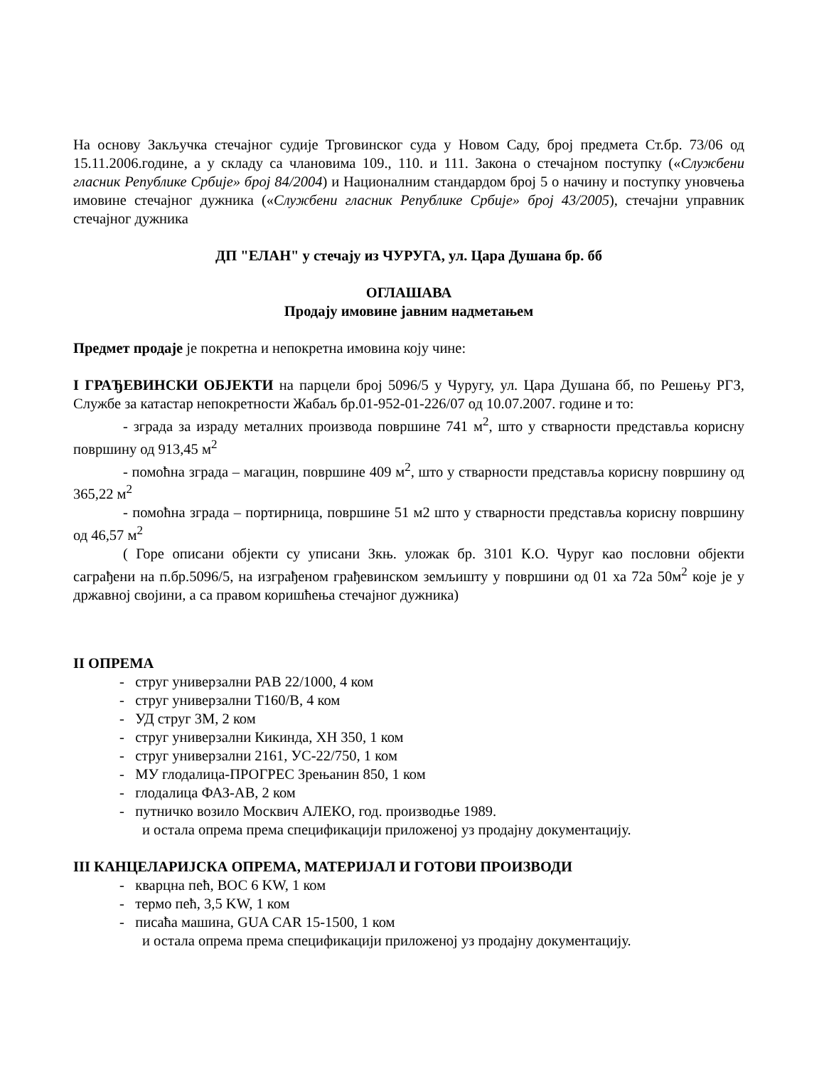На основу Закључка стечајног судије Трговинског суда у Новом Саду, број предмета Ст.бр. 73/06 од 15.11.2006.године, а у складу са члановима 109., 110. и 111. Закона о стечајном поступку («Службени гласник Републике Србије» број 84/2004) и Националним стандардом број 5 о начину и поступку уновчења имовине стечајног дужника («Службени гласник Републике Србије» број 43/2005), стечајни управник стечајног дужника
ДП "ЕЛАН" у стечају из ЧУРУГА, ул. Цара Душана бр. бб
ОГЛАШАВА
Продају имовине јавним надметањем
Предмет продаје је покретна и непокретна имовина коју чине:
I ГРАЂЕВИНСКИ ОБЈЕКТИ на парцели број 5096/5 у Чуругу, ул. Цара Душана бб, по Решењу РГЗ, Службе за катастар непокретности Жабаљ бр.01-952-01-226/07 од 10.07.2007. године и то:
- зграда за израду металних производа површине 741 м<sup>2</sup>, што у стварности представља корисну површину од 913,45 м<sup>2</sup>
- помоћна зграда – магацин, површине 409 м<sup>2</sup>, што у стварности представља корисну површину од 365,22 м<sup>2</sup>
- помоћна зграда – портирница, површине 51 м2 што у стварности представља корисну површину од 46,57 м<sup>2</sup>
( Горе описани објекти су уписани Зкњ. уложак бр. 3101 К.О. Чуруг као пословни објекти саграђени на п.бр.5096/5, на изграђеном грађевинском земљишту у површини од 01 ха 72а 50м<sup>2</sup> које је у државној својини, а са правом коришћења стечајног дужника)
II ОПРЕМА
- струг универзални РАВ 22/1000, 4 ком
- струг универзални Т160/В, 4 ком
- УД струг 3М, 2 ком
- струг универзални Кикинда, ХН 350, 1 ком
- струг универзални 2161, УС-22/750, 1 ком
- МУ глодалица-ПРОГРЕС Зрењанин 850, 1 ком
- глодалица ФАЗ-АВ, 2 ком
- путничко возило Москвич АЛЕКО, год. производње 1989.
и остала опрема према спецификацији приложеној уз продајну документацију.
III КАНЦЕЛАРИЈСКА ОПРЕМА, МАТЕРИЈАЛ И ГОТОВИ ПРОИЗВОДИ
- кварцна пећ, ВОС 6 KW, 1 ком
- термо пећ, 3,5 KW, 1 ком
- писаћа машина, GUA CAR 15-1500, 1 ком
и остала опрема према спецификацији приложеној уз продајну документацију.